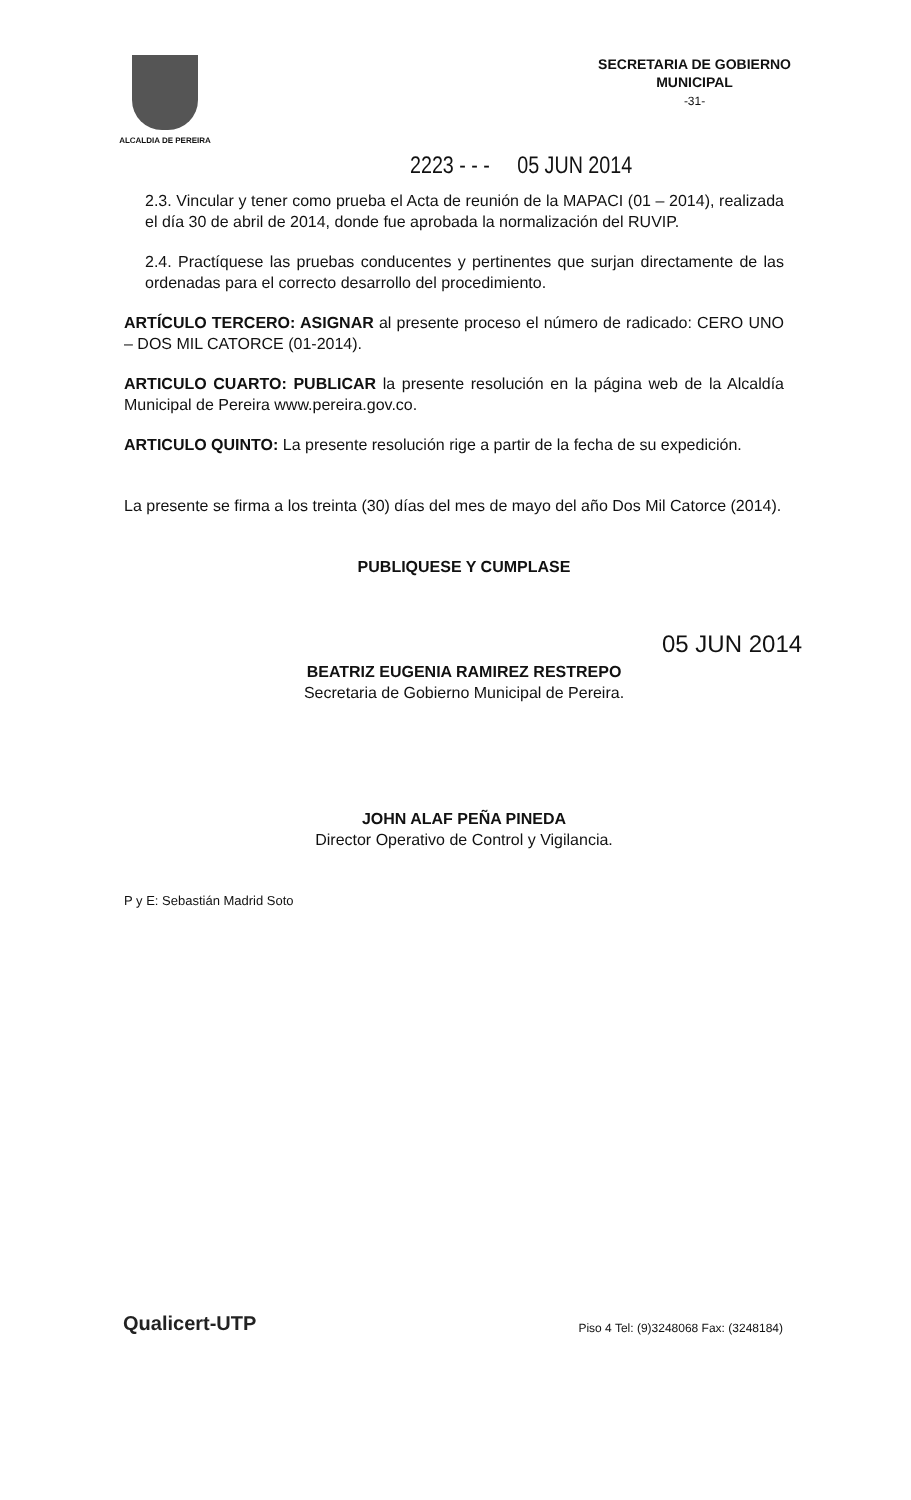ALCALDIA DE PEREIRA
SECRETARIA DE GOBIERNO
MUNICIPAL
-31-
2223 - - - 05 JUN 2014
2.3. Vincular y tener como prueba el Acta de reunión de la MAPACI (01 – 2014), realizada el día 30 de abril de 2014, donde fue aprobada la normalización del RUVIP.
2.4. Practíquese las pruebas conducentes y pertinentes que surjan directamente de las ordenadas para el correcto desarrollo del procedimiento.
ARTÍCULO TERCERO: ASIGNAR al presente proceso el número de radicado: CERO UNO – DOS MIL CATORCE (01-2014).
ARTICULO CUARTO: PUBLICAR la presente resolución en la página web de la Alcaldía Municipal de Pereira www.pereira.gov.co.
ARTICULO QUINTO: La presente resolución rige a partir de la fecha de su expedición.
La presente se firma a los treinta (30) días del mes de mayo del año Dos Mil Catorce (2014).
PUBLIQUESE Y CUMPLASE
BEATRIZ EUGENIA RAMIREZ RESTREPO
Secretaria de Gobierno Municipal de Pereira.
JOHN ALAF PEÑA PINEDA
Director Operativo de Control y Vigilancia.
P y E: Sebastián Madrid Soto
05 JUN 2014
Qualicert-UTP
Piso 4 Tel: (9)3248068 Fax: (3248184)